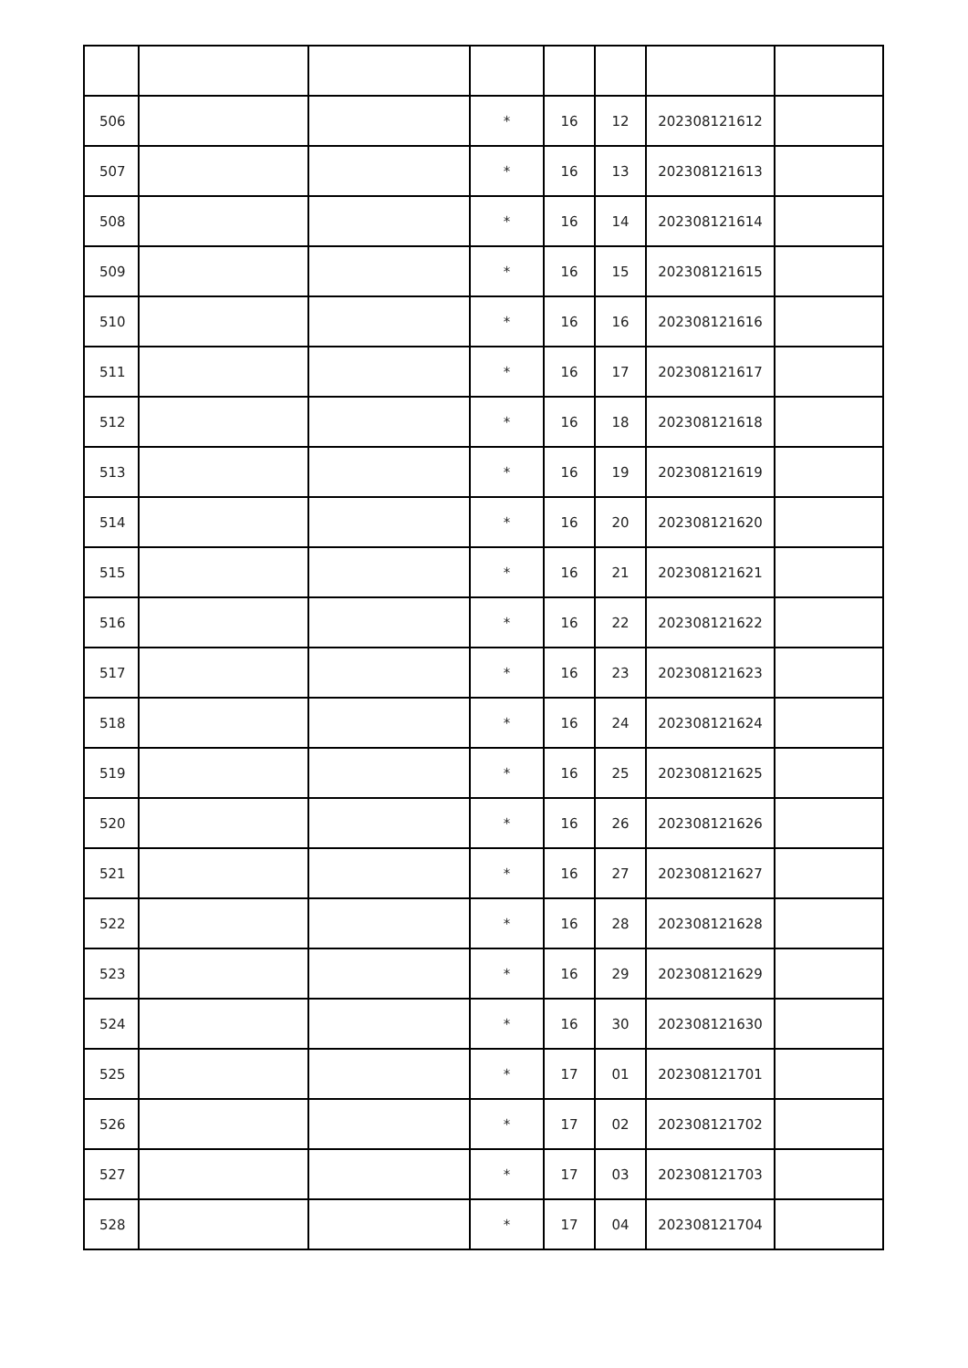| 506 | | | * | 16 | 12 | 202308121612 | |
| 507 | | | * | 16 | 13 | 202308121613 | |
| 508 | | | * | 16 | 14 | 202308121614 | |
| 509 | | | * | 16 | 15 | 202308121615 | |
| 510 | | | * | 16 | 16 | 202308121616 | |
| 511 | | | * | 16 | 17 | 202308121617 | |
| 512 | | | * | 16 | 18 | 202308121618 | |
| 513 | | | * | 16 | 19 | 202308121619 | |
| 514 | | | * | 16 | 20 | 202308121620 | |
| 515 | | | * | 16 | 21 | 202308121621 | |
| 516 | | | * | 16 | 22 | 202308121622 | |
| 517 | | | * | 16 | 23 | 202308121623 | |
| 518 | | | * | 16 | 24 | 202308121624 | |
| 519 | | | * | 16 | 25 | 202308121625 | |
| 520 | | | * | 16 | 26 | 202308121626 | |
| 521 | | | * | 16 | 27 | 202308121627 | |
| 522 | | | * | 16 | 28 | 202308121628 | |
| 523 | | | * | 16 | 29 | 202308121629 | |
| 524 | | | * | 16 | 30 | 202308121630 | |
| 525 | | | * | 17 | 01 | 202308121701 | |
| 526 | | | * | 17 | 02 | 202308121702 | |
| 527 | | | * | 17 | 03 | 202308121703 | |
| 528 | | | * | 17 | 04 | 202308121704 | |